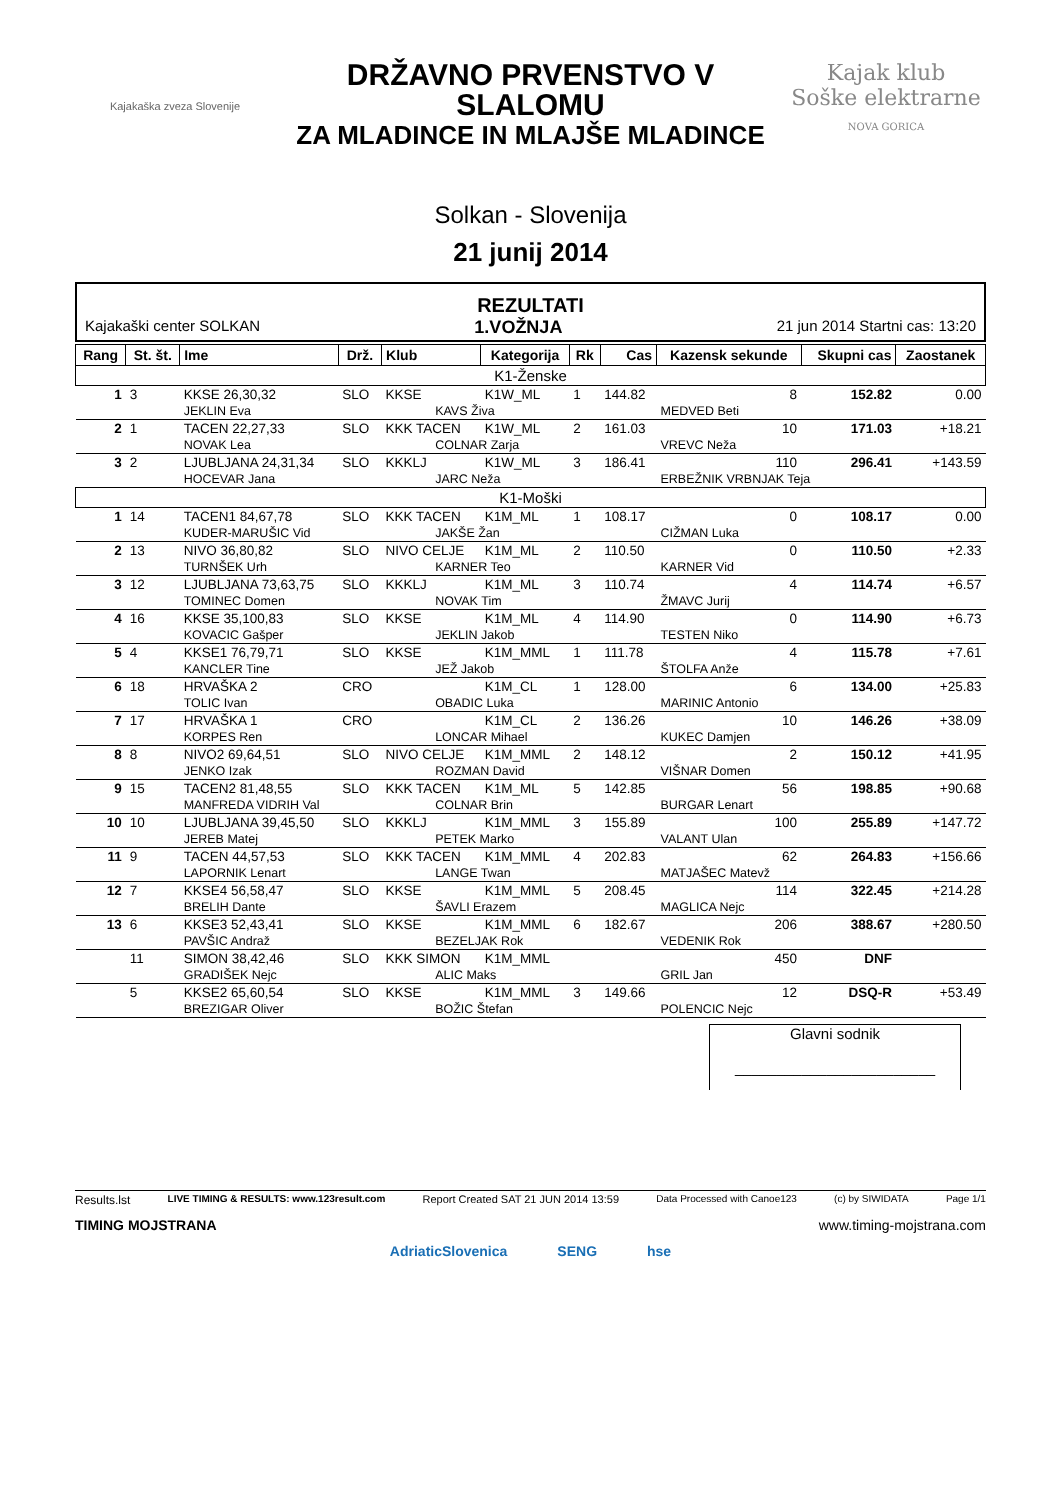Kajakaška zveza Slovenije
DRŽAVNO PRVENSTVO V SLALOMU
ZA MLADINCE IN MLAJŠE MLADINCE
Solkan - Slovenija
21 junij 2014
Kajak klub
Soške elektrarne
NOVA GORICA
REZULTATI
Kajakaški center SOLKAN 1.VOŽNJA 21 jun 2014 Startni cas: 13:20
| Rang | St. št. | Ime | Drž. | Klub | | Kategorija | Rk | Cas | Kazensk sekunde | Skupni cas | Zaostanek |
| --- | --- | --- | --- | --- | --- | --- | --- | --- | --- | --- | --- |
| K1-Ženske | | | | | | | | | | | |
| 1 | 3 | KKSE 26,30,32 | SLO | KKSE | | K1W_ML | 1 | 144.82 | 8 | 152.82 | 0.00 |
| | | JEKLIN Eva | | | KAVS Živa | | | | MEDVED Beti | | |
| 2 | 1 | TACEN 22,27,33 | SLO | KKK TACEN | | K1W_ML | 2 | 161.03 | 10 | 171.03 | +18.21 |
| | | NOVAK Lea | | | COLNAR Zarja | | | | VREVC Neža | | |
| 3 | 2 | LJUBLJANA 24,31,34 | SLO | KKKLJ | | K1W_ML | 3 | 186.41 | 110 | 296.41 | +143.59 |
| | | HOCEVAR Jana | | | JARC Neža | | | | ERBEŽNIK VRBNJAK Teja | | |
| K1-Moški | | | | | | | | | | | |
| 1 | 14 | TACEN1 84,67,78 | SLO | KKK TACEN | | K1M_ML | 1 | 108.17 | 0 | 108.17 | 0.00 |
| | | KUDER-MARUŠIC Vid | | | JAKŠE Žan | | | | CIŽMAN Luka | | |
| 2 | 13 | NIVO 36,80,82 | SLO | NIVO CELJE | | K1M_ML | 2 | 110.50 | 0 | 110.50 | +2.33 |
| | | TURNŠEK Urh | | | KARNER Teo | | | | KARNER Vid | | |
| 3 | 12 | LJUBLJANA 73,63,75 | SLO | KKKLJ | | K1M_ML | 3 | 110.74 | 4 | 114.74 | +6.57 |
| | | TOMINEC Domen | | | NOVAK Tim | | | | ŽMAVC Jurij | | |
| 4 | 16 | KKSE 35,100,83 | SLO | KKSE | | K1M_ML | 4 | 114.90 | 0 | 114.90 | +6.73 |
| | | KOVACIC Gašper | | | JEKLIN Jakob | | | | TESTEN Niko | | |
| 5 | 4 | KKSE1 76,79,71 | SLO | KKSE | | K1M_MML | 1 | 111.78 | 4 | 115.78 | +7.61 |
| | | KANCLER Tine | | | JEŽ Jakob | | | | ŠTOLFA Anže | | |
| 6 | 18 | HRVAŠKA 2 | CRO | | | K1M_CL | 1 | 128.00 | 6 | 134.00 | +25.83 |
| | | TOLIC Ivan | | | OBADIC Luka | | | | MARINIC Antonio | | |
| 7 | 17 | HRVAŠKA 1 | CRO | | | K1M_CL | 2 | 136.26 | 10 | 146.26 | +38.09 |
| | | KORPES Ren | | | LONCAR Mihael | | | | KUKEC Damjen | | |
| 8 | 8 | NIVO2 69,64,51 | SLO | NIVO CELJE | | K1M_MML | 2 | 148.12 | 2 | 150.12 | +41.95 |
| | | JENKO Izak | | | ROZMAN David | | | | VIŠNAR Domen | | |
| 9 | 15 | TACEN2 81,48,55 | SLO | KKK TACEN | | K1M_ML | 5 | 142.85 | 56 | 198.85 | +90.68 |
| | | MANFREDA VIDRIH Val | | | COLNAR Brin | | | | BURGAR Lenart | | |
| 10 | 10 | LJUBLJANA 39,45,50 | SLO | KKKLJ | | K1M_MML | 3 | 155.89 | 100 | 255.89 | +147.72 |
| | | JEREB Matej | | | PETEK Marko | | | | VALANT Ulan | | |
| 11 | 9 | TACEN 44,57,53 | SLO | KKK TACEN | | K1M_MML | 4 | 202.83 | 62 | 264.83 | +156.66 |
| | | LAPORNIK Lenart | | | LANGE Twan | | | | MATJAŠEC Matevž | | |
| 12 | 7 | KKSE4 56,58,47 | SLO | KKSE | | K1M_MML | 5 | 208.45 | 114 | 322.45 | +214.28 |
| | | BRELIH Dante | | | ŠAVLI Erazem | | | | MAGLICA Nejc | | |
| 13 | 6 | KKSE3 52,43,41 | SLO | KKSE | | K1M_MML | 6 | 182.67 | 206 | 388.67 | +280.50 |
| | | PAVŠIC Andraž | | | BEZELJAK Rok | | | | VEDENIK Rok | | |
| | 11 | SIMON 38,42,46 | SLO | KKK SIMON | | K1M_MML | | | 450 | DNF | |
| | | GRADIŠEK Nejc | | | ALIC Maks | | | | GRIL Jan | | |
| | 5 | KKSE2 65,60,54 | SLO | KKSE | | K1M_MML | 3 | 149.66 | 12 | DSQ-R | +53.49 |
| | | BREZIGAR Oliver | | | BOŽIC Štefan | | | | POLENCIC Nejc | | |
Glavni sodnik
________________________
Results.lst LIVE TIMING & RESULTS: www.123result.com Report Created SAT 21 JUN 2014 13:59 Data Processed with Canoe123 (c) by SIWIDATA Page 1/1
TIMING MOJSTRANA www.timing-mojstrana.com
AdriaticSlovenica SENG hse